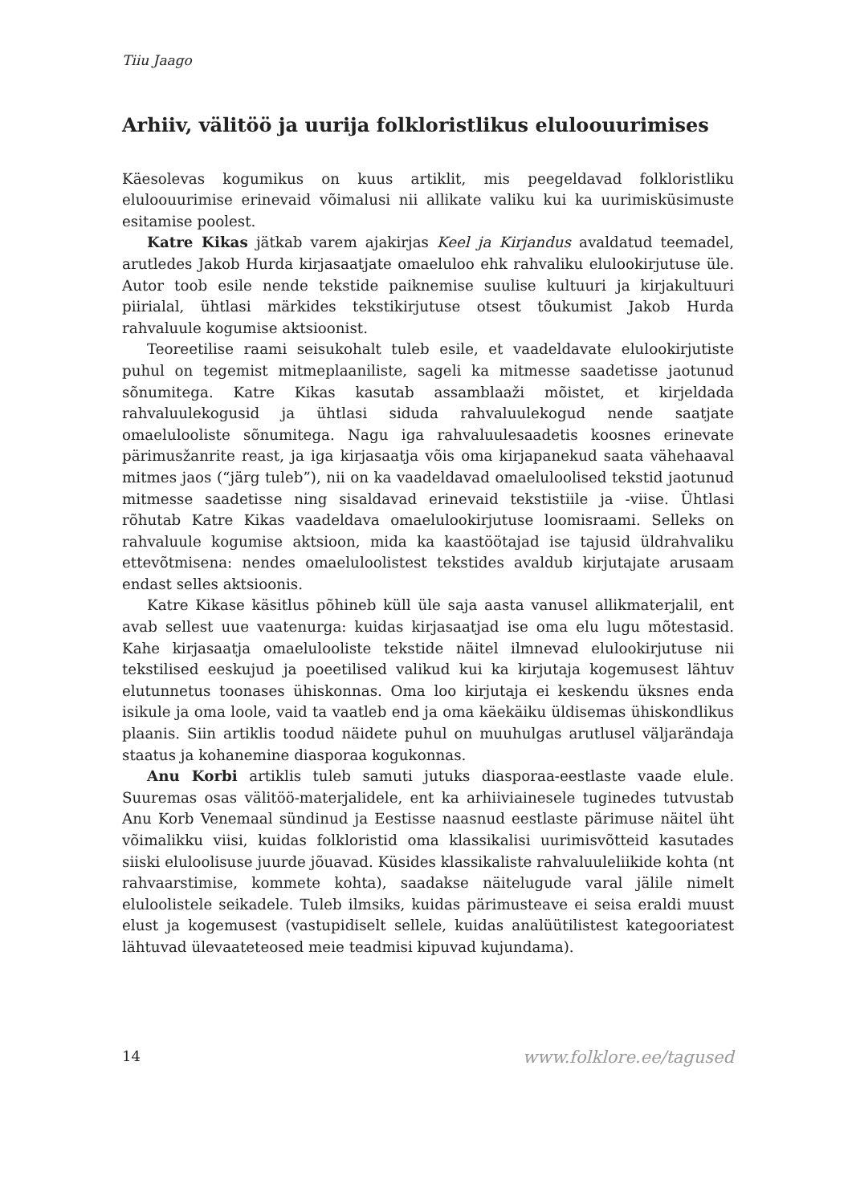Tiiu Jaago
Arhiiv, välitöö ja uurija folkloristlikus eluloouurimises
Käesolevas kogumikus on kuus artiklit, mis peegeldavad folkloristliku eluloouurimise erinevaid võimalusi nii allikate valiku kui ka uurimisküsimuste esitamise poolest.
Katre Kikas jätkab varem ajakirjas Keel ja Kirjandus avaldatud teemadel, arutledes Jakob Hurda kirjasaatjate omaeluloo ehk rahvaliku elulookirjutuse üle. Autor toob esile nende tekstide paiknemise suulise kultuuri ja kirjakultuuri piirialal, ühtlasi märkides tekstikirjutuse otsest tõukumist Jakob Hurda rahvaluule kogumise aktsioonist.
Teoreetilise raami seisukohalt tuleb esile, et vaadeldavate elulookirjutiste puhul on tegemist mitmeplaaniliste, sageli ka mitmesse saadetisse jaotunud sõnumitega. Katre Kikas kasutab assamblaaži mõistet, et kirjeldada rahvaluulekogusid ja ühtlasi siduda rahvaluulekogud nende saatjate omaelulooliste sõnumitega. Nagu iga rahvaluulesaadetis koosnes erinevate pärimusžanrite reast, ja iga kirjasaatja võis oma kirjapanekud saata vähehaaval mitmes jaos (“järg tuleb”), nii on ka vaadeldavad omaeluloolised tekstid jaotunud mitmesse saadetisse ning sisaldavad erinevaid tekstistiile ja -viise. Ühtlasi rõhutab Katre Kikas vaadeldava omaelulookirjutuse loomisraami. Selleks on rahvaluule kogumise aktsioon, mida ka kaastöötajad ise tajusid üldrahvaliku ettevõtmisena: nendes omaeluloolistest tekstides avaldub kirjutajate arusaam endast selles aktsioonis.
Katre Kikase käsitlus põhineb küll üle saja aasta vanusel allikmaterjalil, ent avab sellest uue vaatenurga: kuidas kirjasaatjad ise oma elu lugu mõtestasid. Kahe kirjasaatja omaelulooliste tekstide näitel ilmnevad elulookirjutuse nii tekstilised eeskujud ja poeetilised valikud kui ka kirjutaja kogemusest lähtuv elutunnetus toonases ühiskonnas. Oma loo kirjutaja ei keskendu üksnes enda isikule ja oma loole, vaid ta vaatleb end ja oma käekäiku üldisemas ühiskondlikus plaanis. Siin artiklis toodud näidete puhul on muuhulgas arutlusel väljarändaja staatus ja kohanemine diasporaa kogukonnas.
Anu Korbi artiklis tuleb samuti jutuks diasporaa-eestlaste vaade elule. Suuremas osas välitöö-materjalidele, ent ka arhiiviainesele tuginedes tutvustab Anu Korb Venemaal sündinud ja Eestisse naasnud eestlaste pärimuse näitel üht võimalikku viisi, kuidas folkloristid oma klassikalisi uurimisvõtteid kasutades siiski eluloolisuse juurde jõuavad. Küsides klassikaliste rahvaluuleliikide kohta (nt rahvaarstimise, kommete kohta), saadakse näitelugude varal jälile nimelt eluloolistele seikadele. Tuleb ilmsiks, kuidas pärimusteave ei seisa eraldi muust elust ja kogemusest (vastupidiselt sellele, kuidas analüütilistest kategooriatest lähtuvad ülevaateteosed meie teadmisi kipuvad kujundama).
14 www.folklore.ee/tagused